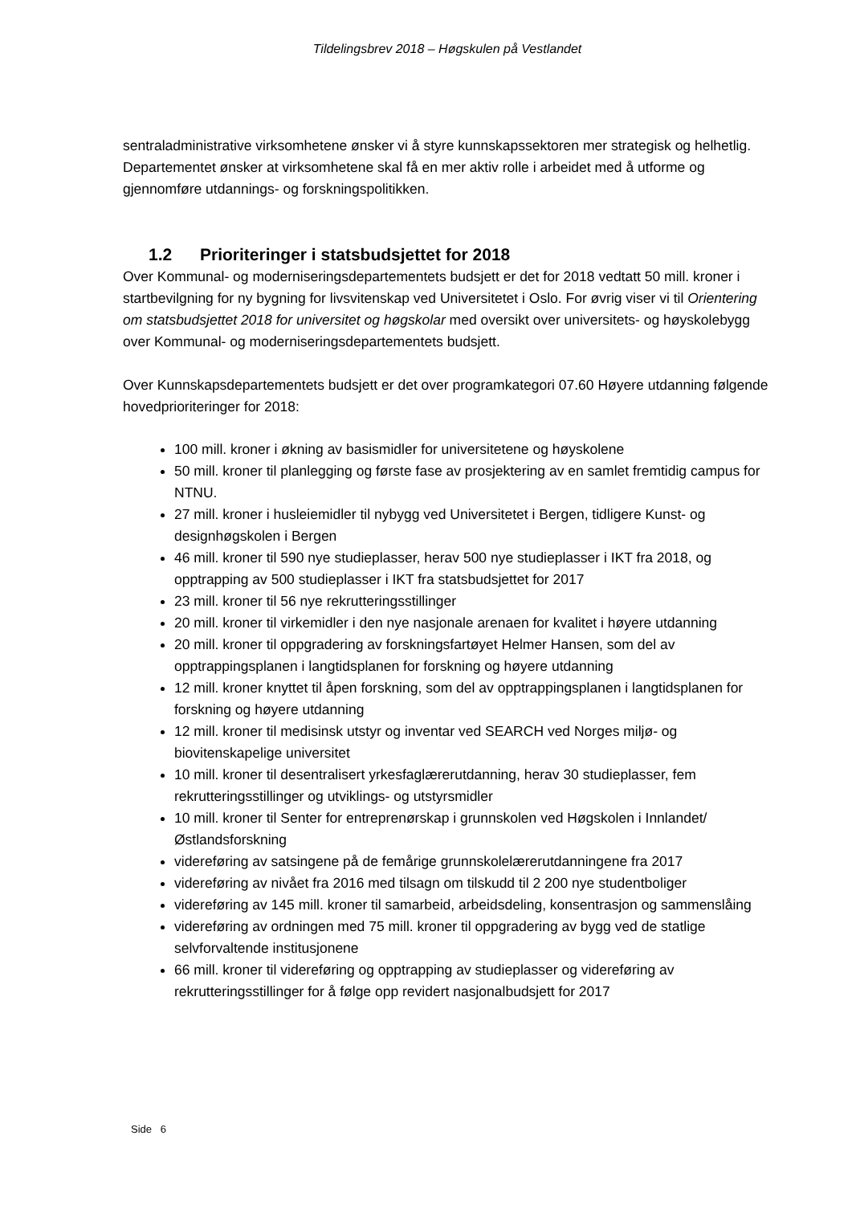Tildelingsbrev 2018 – Høgskulen på Vestlandet
sentraladministrative virksomhetene ønsker vi å styre kunnskapssektoren mer strategisk og helhetlig. Departementet ønsker at virksomhetene skal få en mer aktiv rolle i arbeidet med å utforme og gjennomføre utdannings- og forskningspolitikken.
1.2 Prioriteringer i statsbudsjettet for 2018
Over Kommunal- og moderniseringsdepartementets budsjett er det for 2018 vedtatt 50 mill. kroner i startbevilgning for ny bygning for livsvitenskap ved Universitetet i Oslo. For øvrig viser vi til Orientering om statsbudsjettet 2018 for universitet og høgskolar med oversikt over universitets- og høyskolebygg over Kommunal- og moderniseringsdepartementets budsjett.
Over Kunnskapsdepartementets budsjett er det over programkategori 07.60 Høyere utdanning følgende hovedprioriteringer for 2018:
100 mill. kroner i økning av basismidler for universitetene og høyskolene
50 mill. kroner til planlegging og første fase av prosjektering av en samlet fremtidig campus for NTNU.
27 mill. kroner i husleiemidler til nybygg ved Universitetet i Bergen, tidligere Kunst- og designhøgskolen i Bergen
46 mill. kroner til 590 nye studieplasser, herav 500 nye studieplasser i IKT fra 2018, og opptrapping av 500 studieplasser i IKT fra statsbudsjettet for 2017
23 mill. kroner til 56 nye rekrutteringsstillinger
20 mill. kroner til virkemidler i den nye nasjonale arenaen for kvalitet i høyere utdanning
20 mill. kroner til oppgradering av forskningsfartøyet Helmer Hansen, som del av opptrappingsplanen i langtidsplanen for forskning og høyere utdanning
12 mill. kroner knyttet til åpen forskning, som del av opptrappingsplanen i langtidsplanen for forskning og høyere utdanning
12 mill. kroner til medisinsk utstyr og inventar ved SEARCH ved Norges miljø- og biovitenskapelige universitet
10 mill. kroner til desentralisert yrkesfaglærerutdanning, herav 30 studieplasser, fem rekrutteringsstillinger og utviklings- og utstyrsmidler
10 mill. kroner til Senter for entreprenørskap i grunnskolen ved Høgskolen i Innlandet/Østlandsforskning
videreføring av satsingene på de femårige grunnskolelærerutdanningene fra 2017
videreføring av nivået fra 2016 med tilsagn om tilskudd til 2 200 nye studentboliger
videreføring av 145 mill. kroner til samarbeid, arbeidsdeling, konsentrasjon og sammenslåing
videreføring av ordningen med 75 mill. kroner til oppgradering av bygg ved de statlige selvforvaltende institusjonene
66 mill. kroner til videreføring og opptrapping av studieplasser og videreføring av rekrutteringsstillinger for å følge opp revidert nasjonalbudsjett for 2017
Side 6